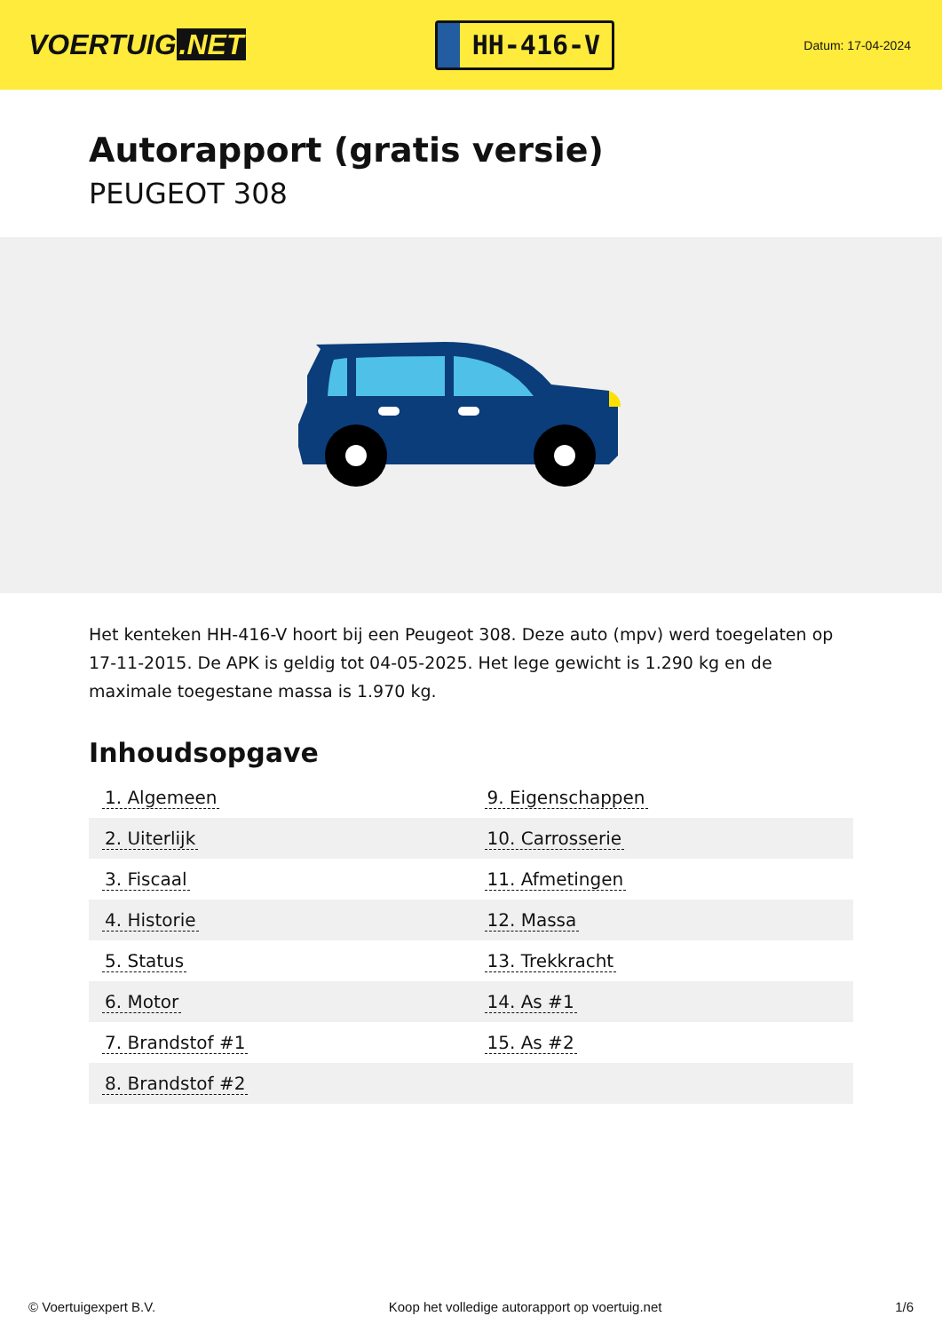VOERTUIG.NET
HH-416-V
Datum: 17-04-2024
Autorapport (gratis versie)
PEUGEOT 308
Het kenteken HH-416-V hoort bij een Peugeot 308. Deze auto (mpv) werd toegelaten op 17-11-2015. De APK is geldig tot 04-05-2025. Het lege gewicht is 1.290 kg en de maximale toegestane massa is 1.970 kg.
Inhoudsopgave
| 1. Algemeen | 9. Eigenschappen |
| 2. Uiterlijk | 10. Carrosserie |
| 3. Fiscaal | 11. Afmetingen |
| 4. Historie | 12. Massa |
| 5. Status | 13. Trekkracht |
| 6. Motor | 14. As #1 |
| 7. Brandstof #1 | 15. As #2 |
| 8. Brandstof #2 | |
© Voertuigexpert B.V. Koop het volledige autorapport op voertuig.net 1/6